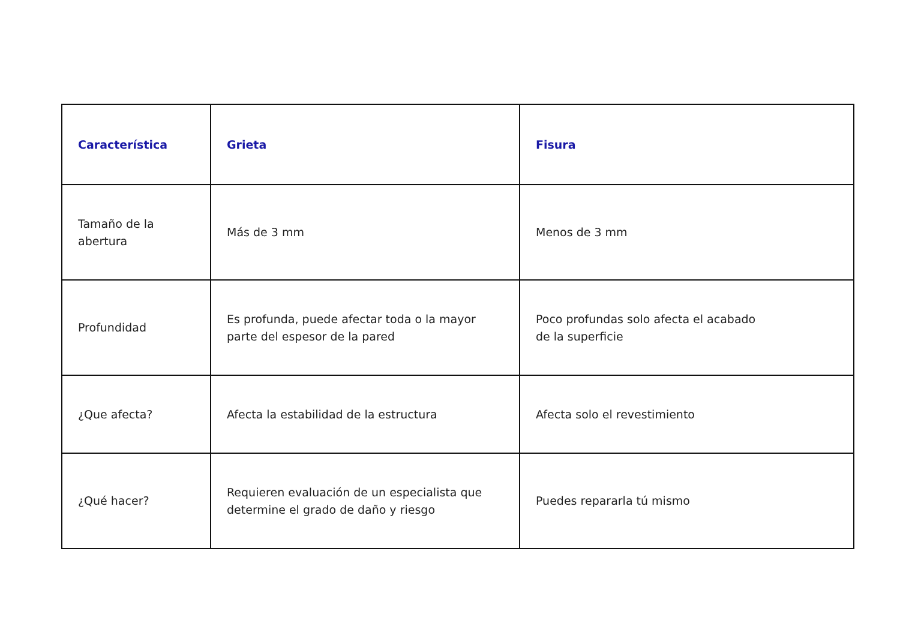| Característica | Grieta | Fisura |
| --- | --- | --- |
| Tamaño de la abertura | Más de 3 mm | Menos de 3 mm |
| Profundidad | Es profunda, puede afectar toda o la mayor parte del espesor de la pared | Poco profundas solo afecta el acabado de la superficie |
| ¿Que afecta? | Afecta la estabilidad de la estructura | Afecta solo el revestimiento |
| ¿Qué hacer? | Requieren evaluación de un especialista que determine el grado de daño y riesgo | Puedes repararla tú mismo |